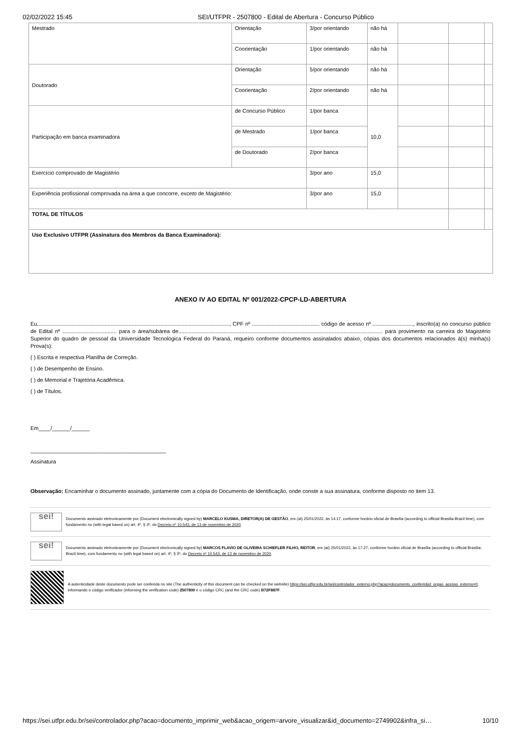02/02/2022 15:45 SEI/UTFPR - 2507800 - Edital de Abertura - Concurso Público
| Mestrado | Orientação | 3/por orientando | não há | | | |
| | Coorientação | 1/por orientando | não há | | | |
| Doutorado | Orientação | 5/por orientando | não há | | | |
| | Coorientação | 2/por orientando | não há | | | |
| Participação em banca examinadora | de Concurso Público | 1/por banca | 10,0 | | | |
| | de Mestrado | 1/por banca | | | | |
| | de Doutorado | 2/por banca | | | | |
| Exercício comprovado de Magistério | | 3/por ano | 15,0 | | | |
| Experiência profissional comprovada na área a que concorre, exceto de Magistério: | | 3/por ano | 15,0 | | | |
| TOTAL DE TÍTULOS | | | | | | |
| Uso Exclusivo UTFPR (Assinatura dos Membros da Banca Examinadora): | | | | | | |
ANEXO IV AO EDITAL Nº 001/2022-CPCP-LD-ABERTURA
Eu,..............................................................................................................................., CPF nº ............................................. código de acesso nº ..........................., inscrito(a) no concurso público de Edital nº .................................... para o área/subárea de........................................................................................................................................ para provimento na carreira do Magistério Superior do quadro de pessoal da Universidade Tecnológica Federal do Paraná, requeiro conforme documentos assinalados abaixo, cópias dos documentos relacionados à(s) minha(s) Prova(s):
( ) Escrita e respectiva Planilha de Correção.
( ) de Desempenho de Ensino.
( ) de Memorial e Trajetória Acadêmica.
( ) de Títulos.
Em____/______/______
_____________________________________________
Assinatura
Observação: Encaminhar o documento assinado, juntamente com a cópia do Documento de Identificação, onde conste a sua assinatura, conforme disposto no item 13.
sei!
Documento assinado eletronicamente por (Document electronically signed by) MARCELO KUSMA, DIRETOR(A) DE GESTÃO, em (at) 25/01/2022, às 14:17, conforme horário oficial de Brasília (according to official Brasilia-Brazil time), com fundamento no (with legal based on) art. 4º, § 3º, do Decreto nº 10.543, de 13 de novembro de 2020.
sei!
Documento assinado eletronicamente por (Document electronically signed by) MARCOS FLAVIO DE OLIVEIRA SCHIEFLER FILHO, REITOR, em (at) 25/01/2022, às 17:27, conforme horário oficial de Brasília (according to official Brasilia-Brazil time), com fundamento no (with legal based on) art. 4º, § 3º, do Decreto nº 10.543, de 13 de novembro de 2020.
A autenticidade deste documento pode ser conferida no site (The authenticity of this document can be checked on the website) https://sei.utfpr.edu.br/sei/controlador_externo.php?acao=documento_conferir&id_orgao_acesso_externo=0, informando o código verificador (informing the verification code) 2507800 e o código CRC (and the CRC code) B72F887F.
https://sei.utfpr.edu.br/sei/controlador.php?acao=documento_imprimir_web&acao_origem=arvore_visualizar&id_documento=2749902&infra_si… 10/10